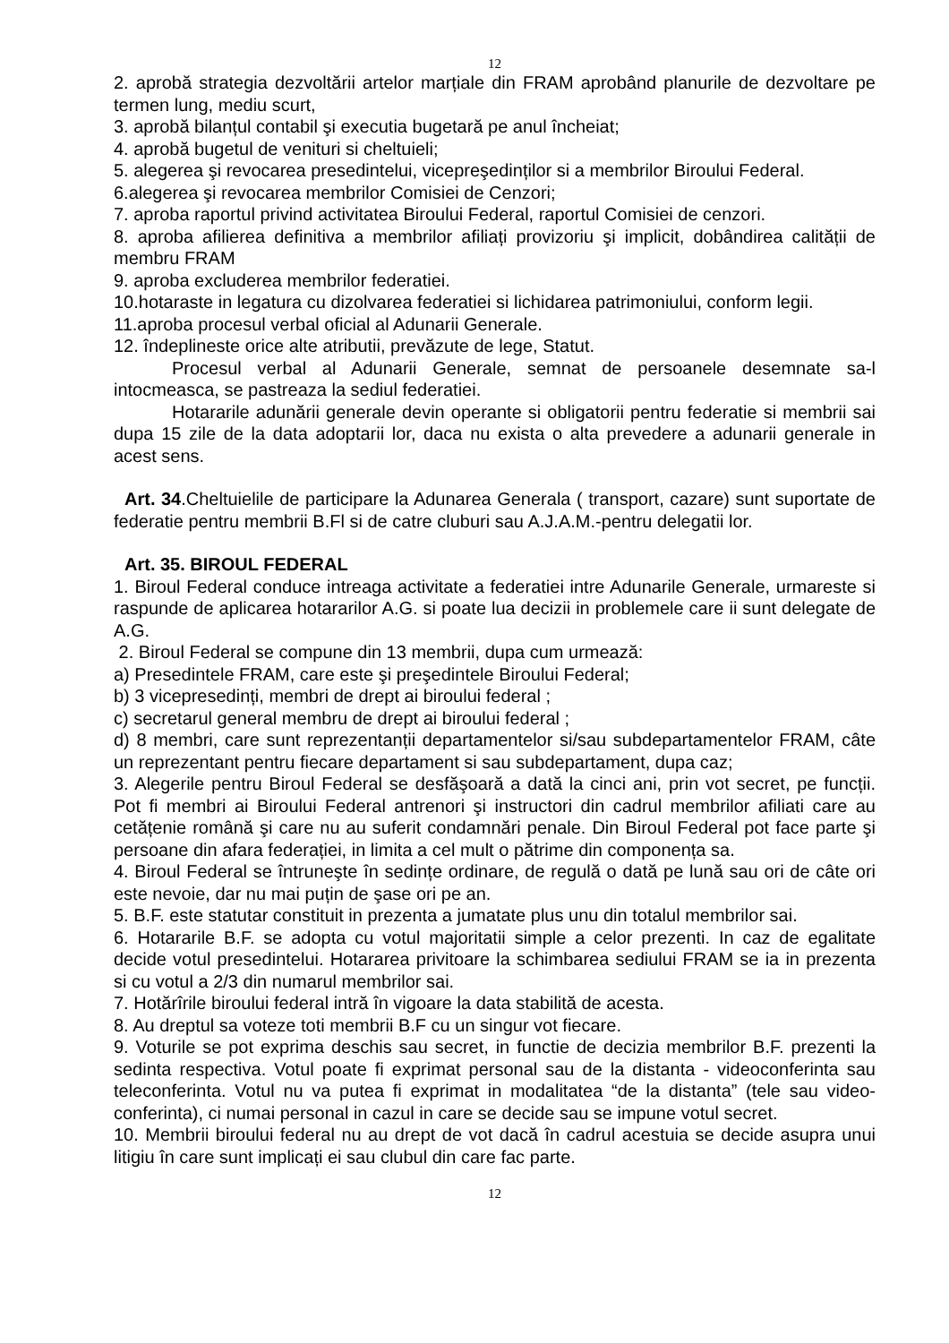12
2. aprobă strategia dezvoltării artelor marțiale din FRAM aprobând planurile de dezvoltare pe termen lung, mediu scurt,
3. aprobă bilanțul contabil şi executia bugetară pe anul încheiat;
4. aprobă bugetul de venituri si cheltuieli;
5. alegerea şi revocarea presedintelui, vicepreşedinților si a membrilor Biroului Federal.
6.alegerea şi revocarea membrilor Comisiei de Cenzori;
7. aproba raportul privind activitatea Biroului Federal, raportul Comisiei de cenzori.
8. aproba afilierea definitiva a membrilor afiliați provizoriu şi implicit, dobândirea calității de membru FRAM
9. aproba excluderea membrilor federatiei.
10.hotaraste in legatura cu dizolvarea federatiei si lichidarea patrimoniului, conform legii.
11.aproba procesul verbal oficial al Adunarii Generale.
12. îndeplineste orice alte atributii, prevăzute de lege, Statut.
Procesul verbal al Adunarii Generale, semnat de persoanele desemnate sa-l intocmeasca, se pastreaza la sediul federatiei.
Hotararile adunării generale devin operante si obligatorii pentru federatie si membrii sai dupa 15 zile de la data adoptarii lor, daca nu exista o alta prevedere a adunarii generale in acest sens.
Art. 34.Cheltuielile de participare la Adunarea Generala ( transport, cazare) sunt suportate de federatie pentru membrii B.Fl si de catre cluburi sau A.J.A.M.-pentru delegatii lor.
Art. 35. BIROUL FEDERAL
1. Biroul Federal conduce intreaga activitate a federatiei intre Adunarile Generale, urmareste si raspunde de aplicarea hotararilor A.G. si poate lua decizii in problemele care ii sunt delegate de A.G.
2. Biroul Federal se compune din 13 membrii, dupa cum urmează:
a) Presedintele FRAM, care este şi preşedintele Biroului Federal;
b) 3 vicepresedinți, membri de drept ai biroului federal ;
c) secretarul general membru de drept ai biroului federal ;
d) 8 membri, care sunt reprezentanții departamentelor si/sau subdepartamentelor FRAM, câte un reprezentant pentru fiecare departament si sau subdepartament, dupa caz;
3. Alegerile pentru Biroul Federal se desfăşoară a dată la cinci ani, prin vot secret, pe funcții. Pot fi membri ai Biroului Federal antrenori şi instructori din cadrul membrilor afiliati care au cetățenie română şi care nu au suferit condamnări penale. Din Biroul Federal pot face parte şi persoane din afara federației, in limita a cel mult o pătrime din componența sa.
4. Biroul Federal se întruneşte în sedințe ordinare, de regulă o dată pe lună sau ori de câte ori este nevoie, dar nu mai puțin de şase ori pe an.
5. B.F. este statutar constituit in prezenta a jumatate plus unu din totalul membrilor sai.
6. Hotararile B.F. se adopta cu votul majoritatii simple a celor prezenti. In caz de egalitate decide votul presedintelui. Hotararea privitoare la schimbarea sediului FRAM se ia in prezenta si cu votul a 2/3 din numarul membrilor sai.
7. Hotărîrile biroului federal intră în vigoare la data stabilită de acesta.
8. Au dreptul sa voteze toti membrii B.F cu un singur vot fiecare.
9. Voturile se pot exprima deschis sau secret, in functie de decizia membrilor B.F. prezenti la sedinta respectiva. Votul poate fi exprimat personal sau de la distanta - videoconferinta sau teleconferinta. Votul nu va putea fi exprimat in modalitatea “de la distanta” (tele sau video-conferinta), ci numai personal in cazul in care se decide sau se impune votul secret.
10. Membrii biroului federal nu au drept de vot dacă în cadrul acestuia se decide asupra unui litigiu în care sunt implicați ei sau clubul din care fac parte.
12